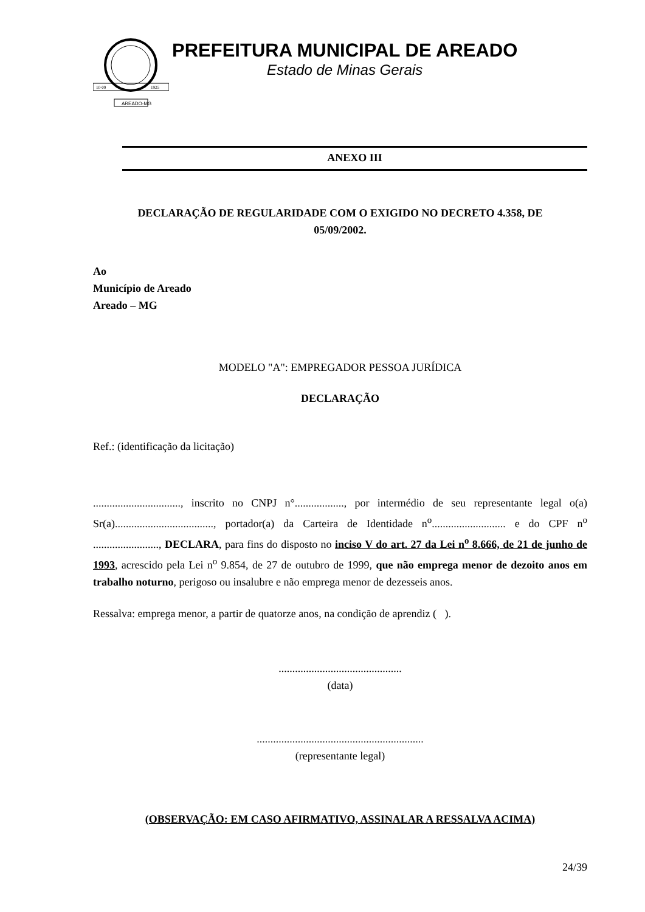AREADO-MG
10-09
1925
PREFEITURA MUNICIPAL DE AREADO
Estado de Minas Gerais
ANEXO III
DECLARAÇÃO DE REGULARIDADE COM O EXIGIDO NO DECRETO 4.358, DE
05/09/2002.
Ao
Município de Areado
Areado – MG
MODELO "A": EMPREGADOR PESSOA JURÍDICA
DECLARAÇÃO
Ref.: (identificação da licitação)
................................, inscrito no CNPJ n°.................., por intermédio de seu representante legal o(a) Sr(a)...................................., portador(a) da Carteira de Identidade n<sup>o</sup>........................... e do CPF n<sup>o</sup> ........................, DECLARA, para fins do disposto no inciso V do art. 27 da Lei n<sup>o</sup> 8.666, de 21 de junho de 1993, acrescido pela Lei n<sup>o</sup> 9.854, de 27 de outubro de 1999, que não emprega menor de dezoito anos em trabalho noturno, perigoso ou insalubre e não emprega menor de dezesseis anos.
Ressalva: emprega menor, a partir de quatorze anos, na condição de aprendiz ( ).
.............................................
(data)
.............................................................
(representante legal)
(OBSERVAÇÃO: EM CASO AFIRMATIVO, ASSINALAR A RESSALVA ACIMA)
24/39